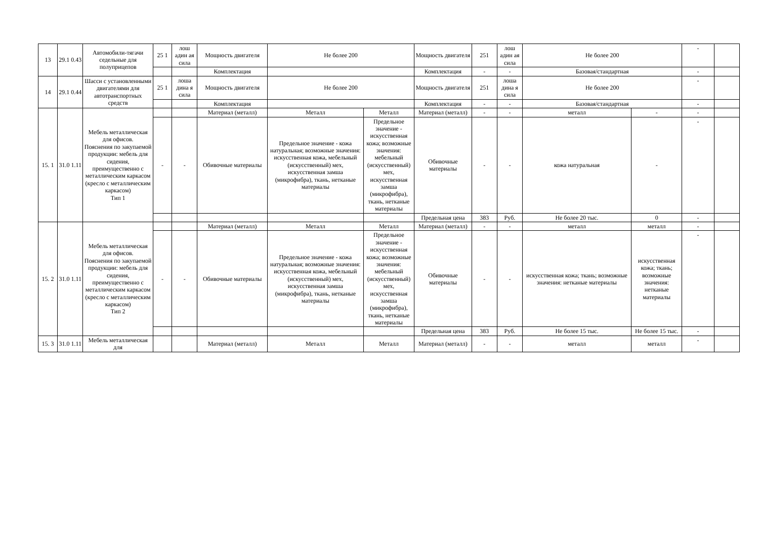| 13 | 29.1 0.43 | Автомобили-тягачи седельные для полуприцепов | 25 1 | лош адин ая сила | Мощность двигателя | Не более 200 | | Мощность двигателя | 251 | лош адин ая сила | Не более 200 | | - | |
| | | | | | Комплектация | | | Комплектация | - | - | Базовая/стандартная | | - | |
| 14 | 29.1 0.44 | Шасси с установленными двигателями для автотранспортных средств | 25 1 | лоша дина я сила | Мощность двигателя | Не более 200 | | Мощность двигателя | 251 | лоша дина я сила | Не более 200 | | - | |
| | | | | | Комплектация | | | Комплектация | - | - | Базовая/стандартная | | - | |
| 15. 1 | 31.0 1.11 | Мебель металлическая для офисов. Пояснения по закупаемой продукции: мебель для сидения, преимущественно с металлическим каркасом (кресло с металлическим каркасом) Тип 1 | | | Материал (металл) | Металл | Металл | Материал (металл) | - | - | металл | - | - | |
| | | | - | - | Обивочные материалы | Предельное значение - кожа натуральная; возможные значения: искусственная кожа, мебельный (искусственный) мех, искусственная замша (микрофибра), ткань, нетканые материалы | Предельное значение - искусственная кожа; возможные значения: мебельный (искусственный) мех, искусственная замша (микрофибра), ткань, нетканые материалы | Обивочные материалы | - | - | кожа натуральная | - | - | |
| | | | | | | | | Предельная цена | 383 | Руб. | Не более 20 тыс. | 0 | - | |
| 15. 2 | 31.0 1.11 | Мебель металлическая для офисов. Пояснения по закупаемой продукции: мебель для сидения, преимущественно с металлическим каркасом (кресло с металлическим каркасом) Тип 2 | | | Материал (металл) | Металл | Металл | Материал (металл) | - | - | металл | металл | - | |
| | | | - | - | Обивочные материалы | Предельное значение - кожа натуральная; возможные значения: искусственная кожа, мебельный (искусственный) мех, искусственная замша (микрофибра), ткань, нетканые материалы | Предельное значение - искусственная кожа; возможные значения: мебельный (искусственный) мех, искусственная замша (микрофибра), ткань, нетканые материалы | Обивочные материалы | - | - | искусственная кожа; ткань; возможные значения: нетканые материалы | искусственная кожа; ткань; возможные значения: нетканые материалы | - | |
| | | | | | | | | Предельная цена | 383 | Руб. | Не более 15 тыс. | Не более 15 тыс. | - | |
| 15. 3 | 31.0 1.11 | Мебель металлическая для | | | Материал (металл) | Металл | Металл | Материал (металл) | - | - | металл | металл | - | |